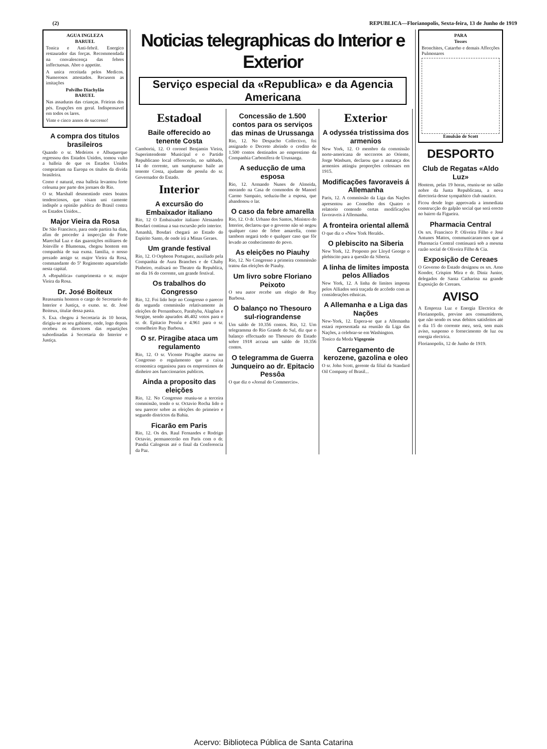(2) REPUBLICA—Florianopolis, Sexta-feira, 13 de Junho de 1919
AGUA INGLEZA
BARUEL
Tonica e Anti-febril. Energico restaurador das forças. Recommendada na convalescença das febres inffectuosas. Abre o appetite.
A unica receitada pelos Medicos. Numerosos attestados. Recusem as imitações
Polvilho Diachylão
BARUEL
Nas assaduras das crianças. Frieiras dos pés. Erupções em geral. Indispensavel em todos os lares.
Vinte e cinco annos de successo!
A compra dos titulos brasileiros
Quando o sr. Medeiros e Albuquerque regressou dos Estados Unidos, tomou vulto a balleia de que os Estados Unidos comprariam na Europa os titulos da divida brasileira.
Como é natural, essa balleia levantou forte celeuma por parte dos jornaes do Rio.
O sr. Marshall desmentindo estes boatos tendenciosos, que visam uni camente indispôr a opinião publica do Brasil contra os Estados Unidos...
Major Vieira da Rosa
De São Francisco, para onde partira ha dias, afim de proceder á inspecção do Forte Marechal Luz e das guarnições militares de Joinville e Blumenau, chegou hontem em companhia de sua exma. familia, o nosso prezado amigo sr. major Vieira da Rosa, commandante do 5º Regimento aquartelado nesta capital.
A «Republica» cumprimenta o sr. major Vieira da Rosa.
Dr. José Boiteux
Reassumiu hontem o cargo de Secretario do Interior e Justiça, o exmo. sr. dr. José Boiteux, titular dessa pasta.
S. Exa. chegou á Secretaria ás 10 horas, dirigiu-se ao seu gabinete, onde, logo depois recebeu os directores das repartições subordinadas á Secretaria do Interior e Justiça.
Noticias telegraphicas do Interior e Exterior
Serviço especial da «Republica» e da Agencia Americana
Estadoal
Baile offerecido ao tenente Costa
Camboriú, 12. O coronel Benjamin Vieira, Superintendente Municipal e o Partido Republicano local offerecerão, no sabbado, 14 do corrente, um sumptuoso baile ao tenente Costa, ajudante de pessôa do sr. Governador do Estado.
Interior
A excursão do Embaixador italiano
Rio, 12 O Embaixador italiano Alessandro Bosdari continua a sua excursão pelo interior.
Amanhã, Bosdari chegará ao Estado do Espirito Santo, de onde irá a Minas Geraes.
Um grande festival
Rio, 12. O Orpheon Portuguez, auxiliado pela Companhia de Aura Branches e de Chaby Pinheiro, realisará no Theatro da Republica, no dia 16 do corrente, um grande festival.
Os trabalhos do Congresso
Rio, 12. Foi lido hoje no Congresso o parecer da segunda commissão relativamente ás eleições de Pernambuco, Parahyba, Alagôas e Sergipe, sendo apurados 46.402 votos para o sr. dr. Epitacio Pessôa e 4.961 para o sr. conselheiro Ruy Barbosa.
O sr. Piragibe ataca um regulamento
Rio, 12. O sr. Vicente Piragibe atacou no Congresso o regulamento que a caixa economica organisou para os emprestimos de dinheiro aos funccionarios publicos.
Ainda a proposito das eleições
Rio, 12. No Congresso reuniu-se a terceira commissão, tendo o sr. Octavio Rocha lido o seu parecer sobre as eleições do primeiro e segundo districtos da Bahia.
Ficarão em Paris
Rio, 12. Os drs. Raul Fernandes e Rodrigo Octavio, permanecerão em Paris com o dr. Pandiá Calogeras até o final da Conferencia da Paz.
Concessão de 1.500 contos para os serviços das minas de Urussanga
Rio, 12. No Despacho Collectivo, foi assignado o Decreto abrindo o credito de 1.500 contos destinados ao emprestimo da Companhia Carbonifera de Urussanga.
A seducção de uma esposa
Rio, 12. Armando Nunes de Almeida, morando na Casa de commodos de Manoel Carmo Sampaio, seduziu-lhe a esposa, que abandonou o lar.
O caso da febre amarella
Rio, 12. O dr. Urbano dos Santos, Ministro do Interior, declarou que o governo não só negou qualquer caso de febre amarella, como tambem negará todo e qualquer caso que fôr levado ao conhecimento do povo.
As eleições no Piauhy
Rio, 12. No Congresso a primeira commissão tratou das eleições de Piauhy.
Um livro sobre Floriano Peixoto
O seu autor recebe um elogio de Ruy Barbosa.
O balanço no Thesouro sul-riograndense
Um saldo de 10.356 contos. Rio, 12. Um telegramma do Rio Grande do Sul, diz que o balanço effectuado no Thesouro do Estado sobre 1918 accusa um saldo de 10.356 contos.
O telegramma de Guerra Junqueiro ao dr. Epitacio Pessôa
O que diz o «Jornal do Commercio».
Exterior
A odysséa tristissima dos armenios
New York, 12. O membro da commissão norte-americana de soccorros ao Oriente, Jorge Wasburn, declarou que a matança dos armenios attingiu proporções colossaes em 1915.
Modificações favoraveis á Allemanha
Paris, 12. A commissão da Liga das Nações apresentou ao Conselho dos Quatro o relatorio contendo certas modificações favoraveis á Allemanha.
A fronteira oriental allemã
O que diz o «New York Herald».
O plebiscito na Siberia
New York, 12. Proposto por Lloyd George o plebiscito para a questão da Siberia.
A linha de limites imposta pelos Alliados
New York, 12. A linha de limites imposta pelos Alliados será traçada de accôrdo com as considerações ethnicas.
A Allemanha e a Liga das Nações
New-York, 12. Espera-se que a Allemanha estará representada na reunião da Liga das Nações, a celebrar-se em Washington.
Tonico da Moda Vigogenio
Carregamento de kerozene, gazolina e oleo
O sr. John Scott, gerente da filial da Standard Oil Company of Brasil...
PARA
Tosses
Bronchites, Catarrho e demais Affecções Pulmonares
Emulsão de Scott
DESPORTO
Club de Regatas «Aldo Luz»
Hontem, pelas 19 horas, reuniu-se no salão nobre da Junta Republicana, a nova directoria desse sympathico club nautico.
Ficou desde logo approvada a immediata construcção do galpão social que será erecto no bairro da Figueira.
Pharmacia Central
Os srs. Francisco P. Oliveira Filho e José Antunes Mattos, communicaram-nos que a Pharmacia Central continuará sob a mesma razão social de Oliveira Filho & Cia.
Exposição de Cereaes
O Governo do Estado designou os srs. Arno Konder, Crispim Mira e dr. Diniz Junior, delegados de Santa Catharina na grande Exposição de Cereaes.
AVISO
A Empreza Luz e Energia Electrica de Florianopolis, previne aos consumidores, que não sendo os seus debitos satisfeitos até o dia 15 do corrente mez, será, sem mais aviso, suspenso o fornecimento de luz ou energia electrica.
Florianopolis, 12 de Junho de 1919.
Acervo: Biblioteca Pública de Santa Catarina